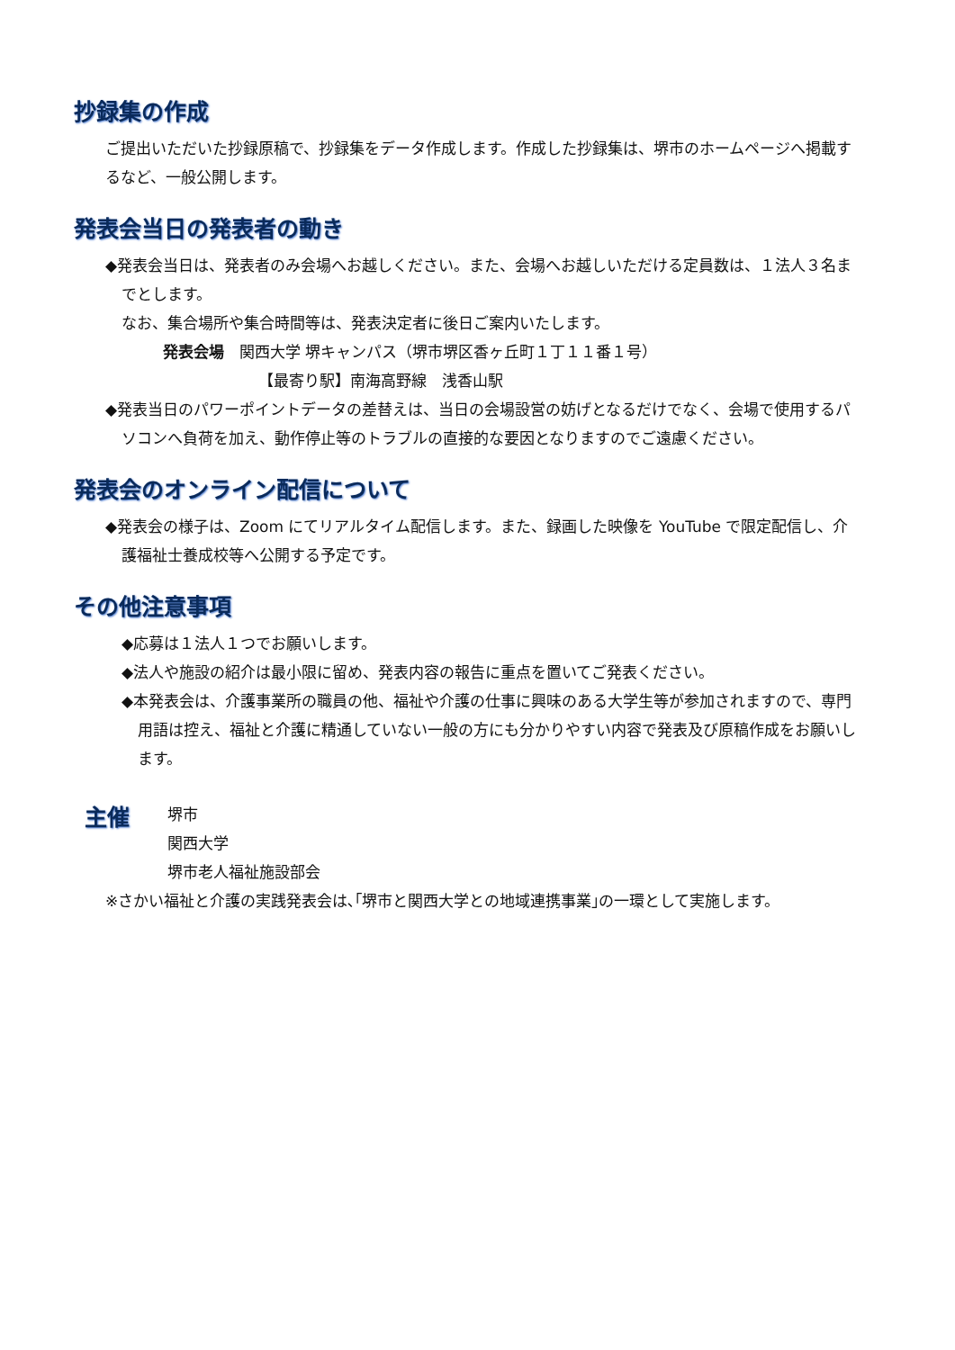抄録集の作成
ご提出いただいた抄録原稿で、抄録集をデータ作成します。作成した抄録集は、堺市のホームページへ掲載するなど、一般公開します。
発表会当日の発表者の動き
◆発表会当日は、発表者のみ会場へお越しください。また、会場へお越しいただける定員数は、１法人３名までとします。
なお、集合場所や集合時間等は、発表決定者に後日ご案内いたします。
発表会場　関西大学 堺キャンパス（堺市堺区香ヶ丘町１丁１１番１号）
【最寄り駅】南海高野線　浅香山駅
◆発表当日のパワーポイントデータの差替えは、当日の会場設営の妨げとなるだけでなく、会場で使用するパソコンへ負荷を加え、動作停止等のトラブルの直接的な要因となりますのでご遠慮ください。
発表会のオンライン配信について
◆発表会の様子は、Zoom にてリアルタイム配信します。また、録画した映像を YouTube で限定配信し、介護福祉士養成校等へ公開する予定です。
その他注意事項
◆応募は１法人１つでお願いします。
◆法人や施設の紹介は最小限に留め、発表内容の報告に重点を置いてご発表ください。
◆本発表会は、介護事業所の職員の他、福祉や介護の仕事に興味のある大学生等が参加されますので、専門用語は控え、福祉と介護に精通していない一般の方にも分かりやすい内容で発表及び原稿作成をお願いします。
主催
堺市
関西大学
堺市老人福祉施設部会
※さかい福祉と介護の実践発表会は､｢堺市と関西大学との地域連携事業｣の一環として実施します。